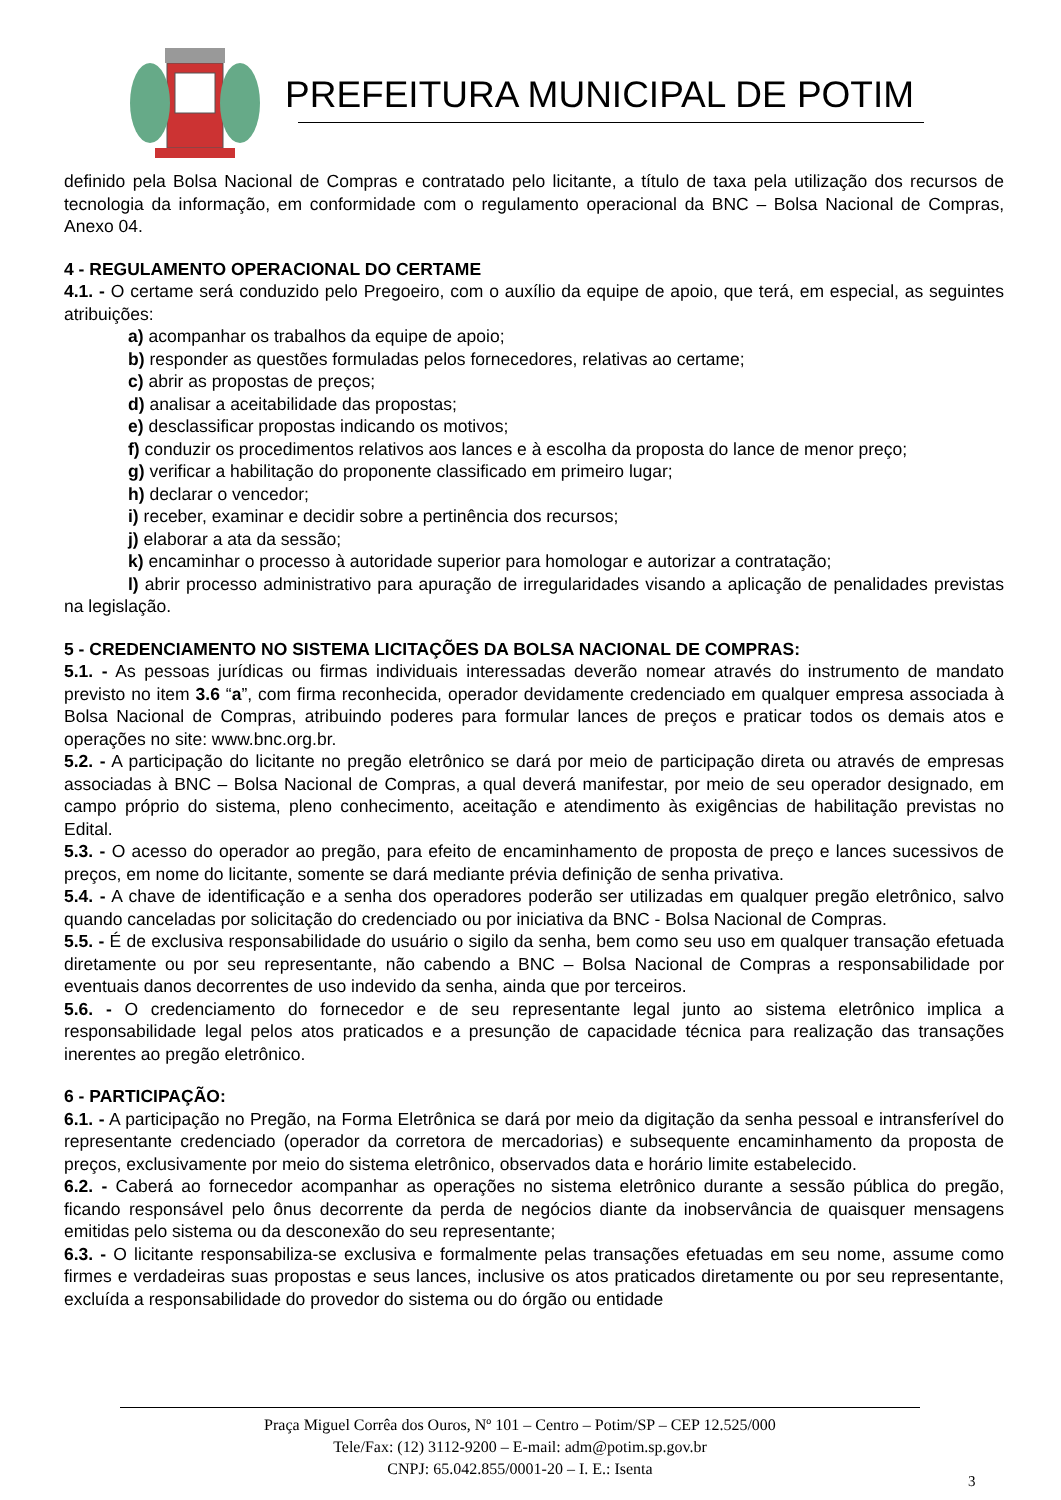PREFEITURA MUNICIPAL DE POTIM
definido pela Bolsa Nacional de Compras e contratado pelo licitante, a título de taxa pela utilização dos recursos de tecnologia da informação, em conformidade com o regulamento operacional da BNC – Bolsa Nacional de Compras, Anexo 04.
4 - REGULAMENTO OPERACIONAL DO CERTAME
4.1. - O certame será conduzido pelo Pregoeiro, com o auxílio da equipe de apoio, que terá, em especial, as seguintes atribuições:
a) acompanhar os trabalhos da equipe de apoio;
b) responder as questões formuladas pelos fornecedores, relativas ao certame;
c) abrir as propostas de preços;
d) analisar a aceitabilidade das propostas;
e) desclassificar propostas indicando os motivos;
f) conduzir os procedimentos relativos aos lances e à escolha da proposta do lance de menor preço;
g) verificar a habilitação do proponente classificado em primeiro lugar;
h) declarar o vencedor;
i) receber, examinar e decidir sobre a pertinência dos recursos;
j) elaborar a ata da sessão;
k) encaminhar o processo à autoridade superior para homologar e autorizar a contratação;
l) abrir processo administrativo para apuração de irregularidades visando a aplicação de penalidades previstas na legislação.
5 - CREDENCIAMENTO NO SISTEMA LICITAÇÕES DA BOLSA NACIONAL DE COMPRAS:
5.1. - As pessoas jurídicas ou firmas individuais interessadas deverão nomear através do instrumento de mandato previsto no item 3.6 “a”, com firma reconhecida, operador devidamente credenciado em qualquer empresa associada à Bolsa Nacional de Compras, atribuindo poderes para formular lances de preços e praticar todos os demais atos e operações no site: www.bnc.org.br.
5.2. - A participação do licitante no pregão eletrônico se dará por meio de participação direta ou através de empresas associadas à BNC – Bolsa Nacional de Compras, a qual deverá manifestar, por meio de seu operador designado, em campo próprio do sistema, pleno conhecimento, aceitação e atendimento às exigências de habilitação previstas no Edital.
5.3. - O acesso do operador ao pregão, para efeito de encaminhamento de proposta de preço e lances sucessivos de preços, em nome do licitante, somente se dará mediante prévia definição de senha privativa.
5.4. - A chave de identificação e a senha dos operadores poderão ser utilizadas em qualquer pregão eletrônico, salvo quando canceladas por solicitação do credenciado ou por iniciativa da BNC - Bolsa Nacional de Compras.
5.5. - É de exclusiva responsabilidade do usuário o sigilo da senha, bem como seu uso em qualquer transação efetuada diretamente ou por seu representante, não cabendo a BNC – Bolsa Nacional de Compras a responsabilidade por eventuais danos decorrentes de uso indevido da senha, ainda que por terceiros.
5.6. - O credenciamento do fornecedor e de seu representante legal junto ao sistema eletrônico implica a responsabilidade legal pelos atos praticados e a presunção de capacidade técnica para realização das transações inerentes ao pregão eletrônico.
6 - PARTICIPAÇÃO:
6.1. - A participação no Pregão, na Forma Eletrônica se dará por meio da digitação da senha pessoal e intransferível do representante credenciado (operador da corretora de mercadorias) e subsequente encaminhamento da proposta de preços, exclusivamente por meio do sistema eletrônico, observados data e horário limite estabelecido.
6.2. - Caberá ao fornecedor acompanhar as operações no sistema eletrônico durante a sessão pública do pregão, ficando responsável pelo ônus decorrente da perda de negócios diante da inobservância de quaisquer mensagens emitidas pelo sistema ou da desconexão do seu representante;
6.3. - O licitante responsabiliza-se exclusiva e formalmente pelas transações efetuadas em seu nome, assume como firmes e verdadeiras suas propostas e seus lances, inclusive os atos praticados diretamente ou por seu representante, excluída a responsabilidade do provedor do sistema ou do órgão ou entidade
Praça Miguel Corrêa dos Ouros, Nº 101 – Centro – Potim/SP – CEP 12.525/000
Tele/Fax: (12) 3112-9200 – E-mail: adm@potim.sp.gov.br
CNPJ: 65.042.855/0001-20 – I. E.: Isenta
3